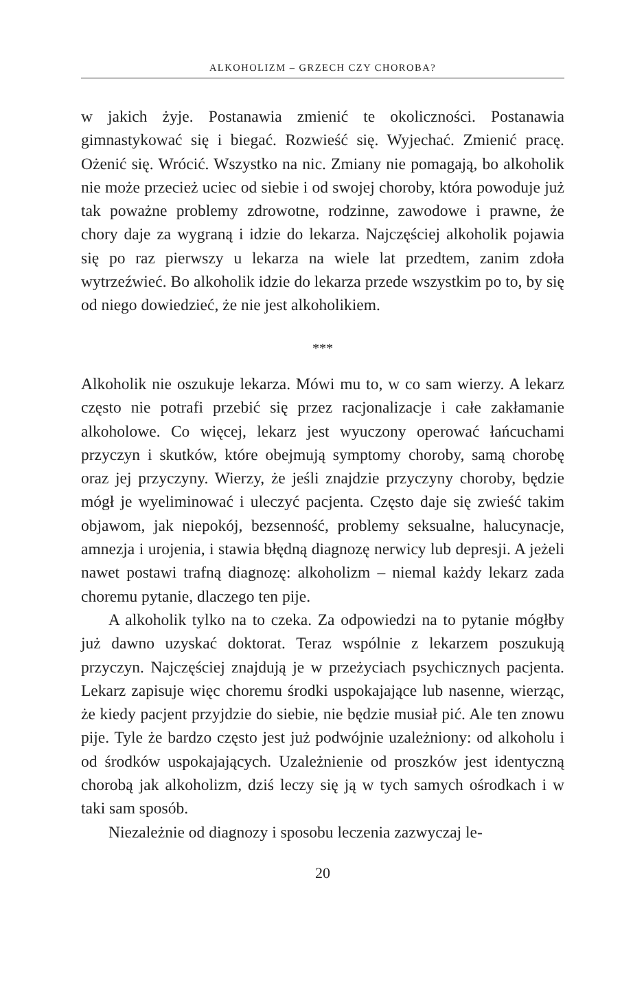ALKOHOLIZM – GRZECH CZY CHOROBA?
w jakich żyje. Postanawia zmienić te okoliczności. Postanawia gimnastykować się i biegać. Rozwieść się. Wyjechać. Zmienić pracę. Ożenić się. Wrócić. Wszystko na nic. Zmiany nie pomagają, bo alkoholik nie może przecież uciec od siebie i od swojej choroby, która powoduje już tak poważne problemy zdrowotne, rodzinne, zawodowe i prawne, że chory daje za wygraną i idzie do lekarza. Najczęściej alkoholik pojawia się po raz pierwszy u lekarza na wiele lat przedtem, zanim zdoła wytrzeźwieć. Bo alkoholik idzie do lekarza przede wszystkim po to, by się od niego dowiedzieć, że nie jest alkoholikiem.
***
Alkoholik nie oszukuje lekarza. Mówi mu to, w co sam wierzy. A lekarz często nie potrafi przebić się przez racjonalizacje i całe zakłamanie alkoholowe. Co więcej, lekarz jest wyuczony operować łańcuchami przyczyn i skutków, które obejmują symptomy choroby, samą chorobę oraz jej przyczyny. Wierzy, że jeśli znajdzie przyczyny choroby, będzie mógł je wyeliminować i uleczyć pacjenta. Często daje się zwieść takim objawom, jak niepokój, bezsenność, problemy seksualne, halucynacje, amnezja i urojenia, i stawia błędną diagnozę nerwicy lub depresji. A jeżeli nawet postawi trafną diagnozę: alkoholizm – niemal każdy lekarz zada choremu pytanie, dlaczego ten pije.
A alkoholik tylko na to czeka. Za odpowiedzi na to pytanie mógłby już dawno uzyskać doktorat. Teraz wspólnie z lekarzem poszukują przyczyn. Najczęściej znajdują je w przeżyciach psychicznych pacjenta. Lekarz zapisuje więc choremu środki uspokajające lub nasenne, wierząc, że kiedy pacjent przyjdzie do siebie, nie będzie musiał pić. Ale ten znowu pije. Tyle że bardzo często jest już podwójnie uzależniony: od alkoholu i od środków uspokajających. Uzależnienie od proszków jest identyczną chorobą jak alkoholizm, dziś leczy się ją w tych samych ośrodkach i w taki sam sposób.
Niezależnie od diagnozy i sposobu leczenia zazwyczaj le-
20